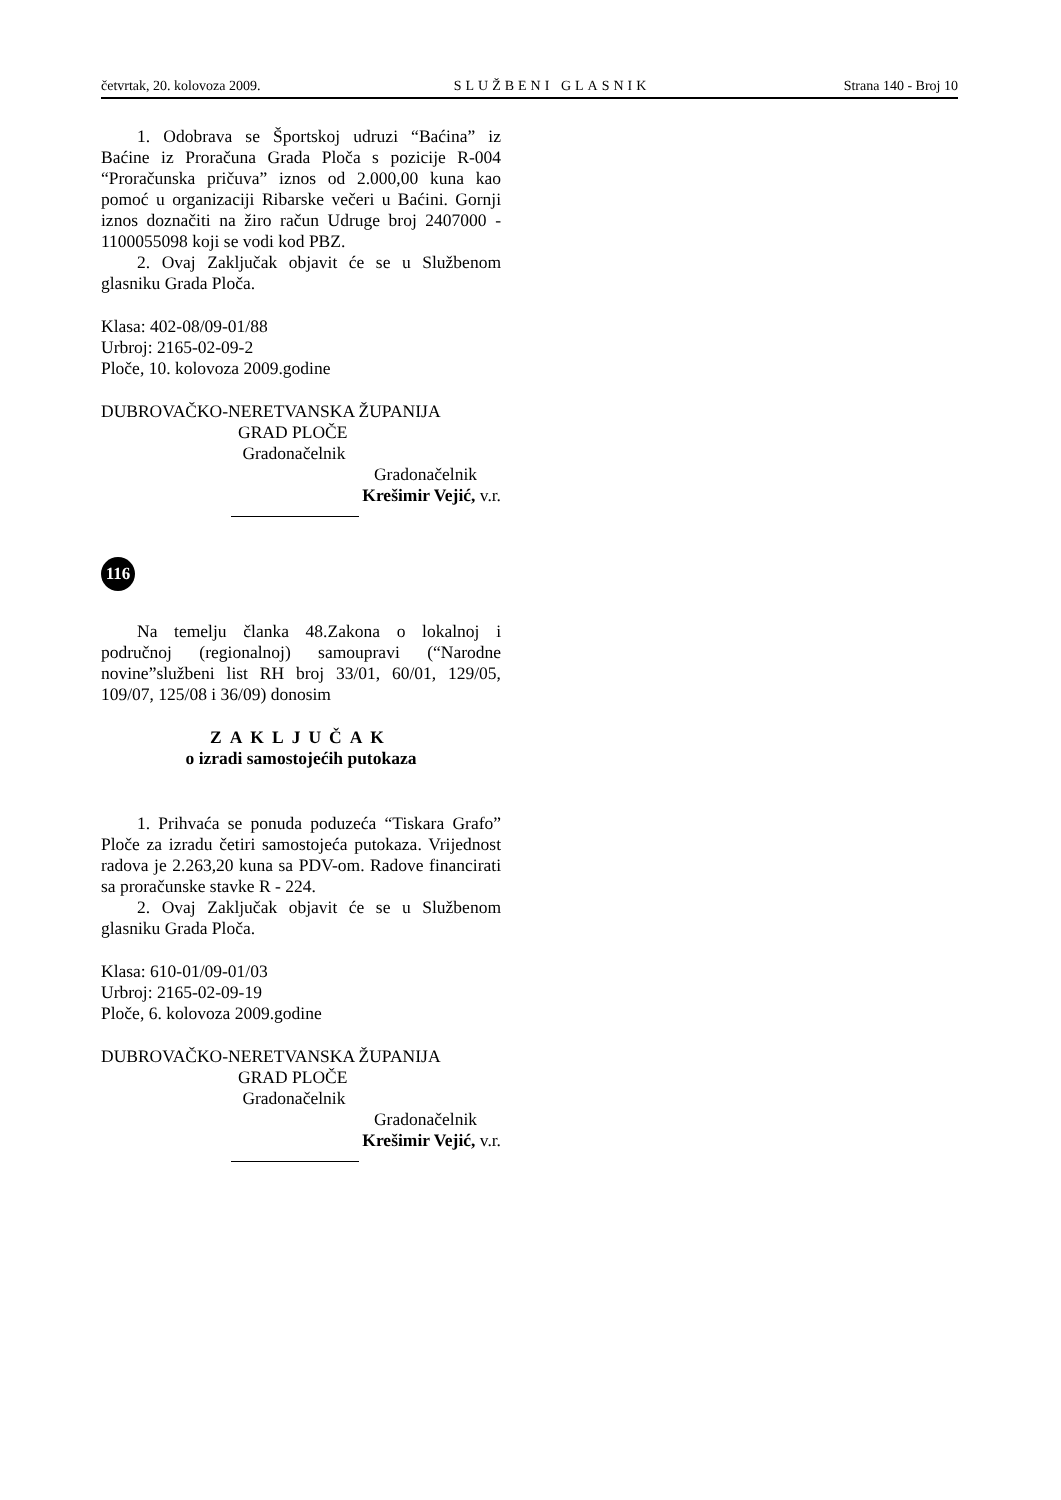četvrtak, 20. kolovoza 2009. SLUŽBENI GLASNIK Strana 140 - Broj 10
1. Odobrava se Športskoj udruzi “Baćina” iz Baćine iz Proračuna Grada Ploča s pozicije R-004 “Proračunska pričuva” iznos od 2.000,00 kuna kao pomoć u organizaciji Ribarske večeri u Baćini. Gornji iznos doznačiti na žiro račun Udruge broj 2407000 - 1100055098 koji se vodi kod PBZ.
2. Ovaj Zaključak objavit će se u Službenom glasniku Grada Ploča.
Klasa: 402-08/09-01/88
Urbroj: 2165-02-09-2
Ploče, 10. kolovoza 2009.godine
DUBROVAČKO-NERETVANSKA ŽUPANIJA
GRAD PLOČE
Gradonačelnik
Gradonačelnik
Krešimir Vejić, v.r.
116
Na temelju članka 48.Zakona o lokalnoj i područnoj (regionalnoj) samoupravi (“Narodne novine”službeni list RH broj 33/01, 60/01, 129/05, 109/07, 125/08 i 36/09) donosim
ZAKLJUČAK
o izradi samostojećih putokaza
1. Prihvaća se ponuda poduzeća “Tiskara Grafo” Ploče za izradu četiri samostojeća putokaza. Vrijednost radova je 2.263,20 kuna sa PDV-om. Radove financirati sa proračunske stavke R - 224.
2. Ovaj Zaključak objavit će se u Službenom glasniku Grada Ploča.
Klasa: 610-01/09-01/03
Urbroj: 2165-02-09-19
Ploče, 6. kolovoza 2009.godine
DUBROVAČKO-NERETVANSKA ŽUPANIJA
GRAD PLOČE
Gradonačelnik
Gradonačelnik
Krešimir Vejić, v.r.